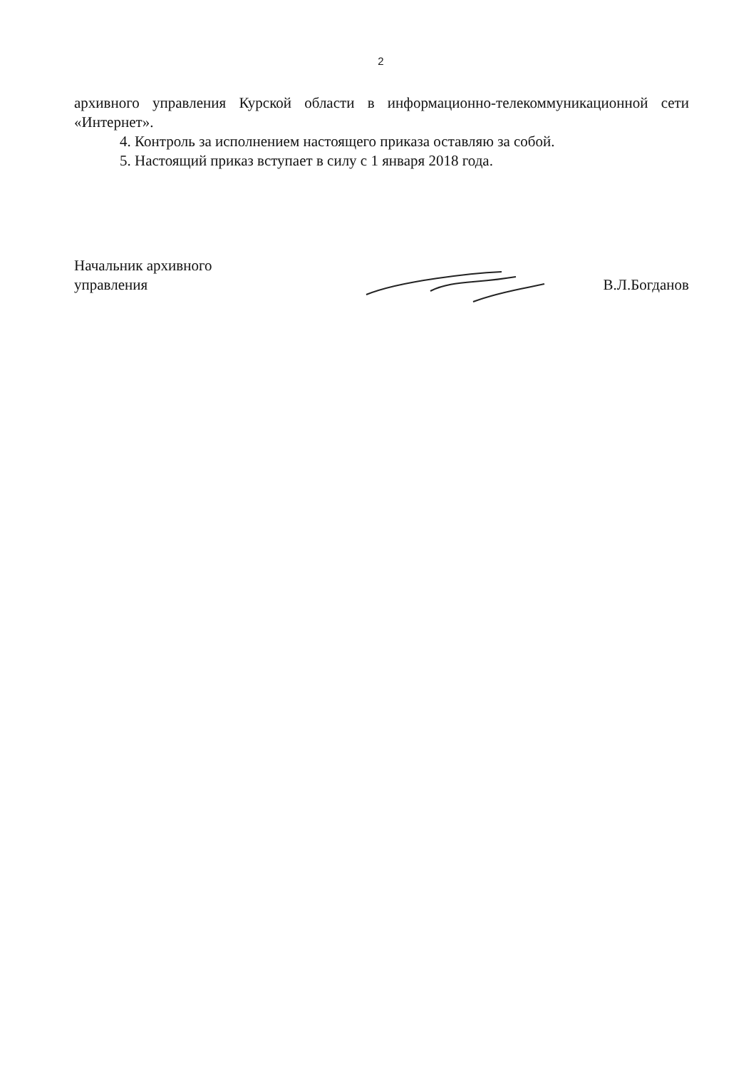2
архивного управления Курской области в информационно-телекоммуникационной сети «Интернет».
4. Контроль за исполнением настоящего приказа оставляю за собой.
5. Настоящий приказ вступает в силу с 1 января 2018 года.
Начальник архивного
управления
В.Л.Богданов